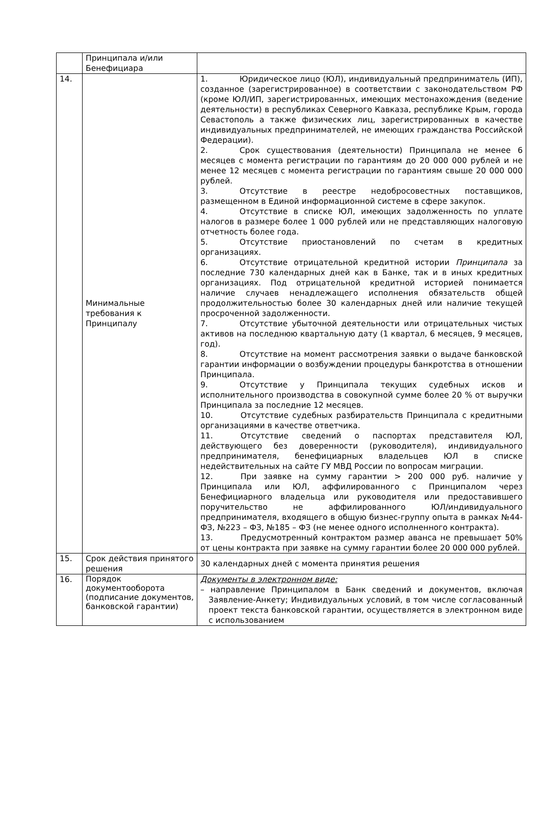| | Принципала и/или Бенефициара | |
| 14. | Минимальные требования к Принципалу | 1. Юридическое лицо (ЮЛ), индивидуальный предприниматель (ИП), созданное (зарегистрированное) в соответствии с законодательством РФ (кроме ЮЛ/ИП, зарегистрированных, имеющих местонахождения (ведение деятельности) в республиках Северного Кавказа, республике Крым, города Севастополь а также физических лиц, зарегистрированных в качестве индивидуальных предпринимателей, не имеющих гражданства Российской Федерации). 2. Срок существования (деятельности) Принципала не менее 6 месяцев с момента регистрации по гарантиям до 20 000 000 рублей и не менее 12 месяцев с момента регистрации по гарантиям свыше 20 000 000 рублей. 3. Отсутствие в реестре недобросовестных поставщиков, размещенном в Единой информационной системе в сфере закупок. 4. Отсутствие в списке ЮЛ, имеющих задолженность по уплате налогов в размере более 1 000 рублей или не представляющих налоговую отчетность более года. 5. Отсутствие приостановлений по счетам в кредитных организациях. 6. Отсутствие отрицательной кредитной истории Принципала за последние 730 календарных дней как в Банке, так и в иных кредитных организациях. Под отрицательной кредитной историей понимается наличие случаев ненадлежащего исполнения обязательств общей продолжительностью более 30 календарных дней или наличие текущей просроченной задолженности. 7. Отсутствие убыточной деятельности или отрицательных чистых активов на последнюю квартальную дату (1 квартал, 6 месяцев, 9 месяцев, год). 8. Отсутствие на момент рассмотрения заявки о выдаче банковской гарантии информации о возбуждении процедуры банкротства в отношении Принципала. 9. Отсутствие у Принципала текущих судебных исков и исполнительного производства в совокупной сумме более 20 % от выручки Принципала за последние 12 месяцев. 10. Отсутствие судебных разбирательств Принципала с кредитными организациями в качестве ответчика. 11. Отсутствие сведений о паспортах представителя ЮЛ, действующего без доверенности (руководителя), индивидуального предпринимателя, бенефициарных владельцев ЮЛ в списке недействительных на сайте ГУ МВД России по вопросам миграции. 12. При заявке на сумму гарантии > 200 000 руб. наличие у Принципала или ЮЛ, аффилированного с Принципалом через Бенефициарного владельца или руководителя или предоставившего поручительство не аффилированного ЮЛ/индивидуального предпринимателя, входящего в общую бизнес-группу опыта в рамках №44-ФЗ, №223 – ФЗ, №185 – ФЗ (не менее одного исполненного контракта). 13. Предусмотренный контрактом размер аванса не превышает 50% от цены контракта при заявке на сумму гарантии более 20 000 000 рублей. |
| 15. | Срок действия принятого решения | 30 календарных дней с момента принятия решения |
| 16. | Порядок документооборота (подписание документов, банковской гарантии) | Документы в электронном виде: – направление Принципалом в Банк сведений и документов, включая Заявление-Анкету; Индивидуальных условий, в том числе согласованный проект текста банковской гарантии, осуществляется в электронном виде с использованием |